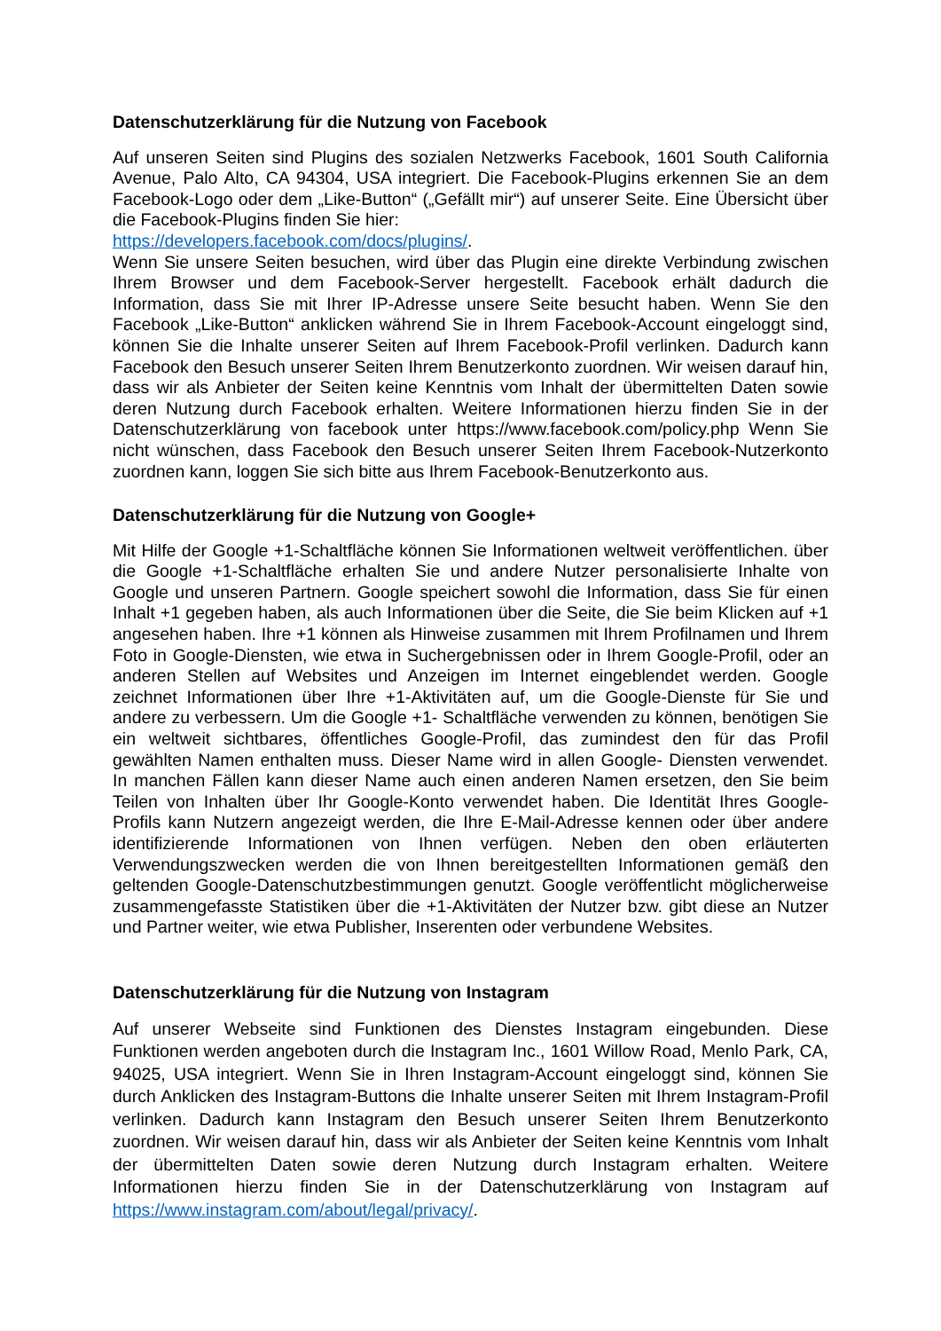Datenschutzerklärung für die Nutzung von Facebook
Auf unseren Seiten sind Plugins des sozialen Netzwerks Facebook, 1601 South California Avenue, Palo Alto, CA 94304, USA integriert. Die Facebook-Plugins erkennen Sie an dem Facebook-Logo oder dem „Like-Button“ („Gefällt mir“) auf unserer Seite. Eine Übersicht über die Facebook-Plugins finden Sie hier:
https://developers.facebook.com/docs/plugins/.
Wenn Sie unsere Seiten besuchen, wird über das Plugin eine direkte Verbindung zwischen Ihrem Browser und dem Facebook-Server hergestellt. Facebook erhält dadurch die Information, dass Sie mit Ihrer IP-Adresse unsere Seite besucht haben. Wenn Sie den Facebook „Like-Button“ anklicken während Sie in Ihrem Facebook-Account eingeloggt sind, können Sie die Inhalte unserer Seiten auf Ihrem Facebook-Profil verlinken. Dadurch kann Facebook den Besuch unserer Seiten Ihrem Benutzerkonto zuordnen. Wir weisen darauf hin, dass wir als Anbieter der Seiten keine Kenntnis vom Inhalt der übermittelten Daten sowie deren Nutzung durch Facebook erhalten. Weitere Informationen hierzu finden Sie in der Datenschutzerklärung von facebook unter https://www.facebook.com/policy.php Wenn Sie nicht wünschen, dass Facebook den Besuch unserer Seiten Ihrem Facebook-Nutzerkonto zuordnen kann, loggen Sie sich bitte aus Ihrem Facebook-Benutzerkonto aus.
Datenschutzerklärung für die Nutzung von Google+
Mit Hilfe der Google +1-Schaltfläche können Sie Informationen weltweit veröffentlichen. über die Google +1-Schaltfläche erhalten Sie und andere Nutzer personalisierte Inhalte von Google und unseren Partnern. Google speichert sowohl die Information, dass Sie für einen Inhalt +1 gegeben haben, als auch Informationen über die Seite, die Sie beim Klicken auf +1 angesehen haben. Ihre +1 können als Hinweise zusammen mit Ihrem Profilnamen und Ihrem Foto in Google-Diensten, wie etwa in Suchergebnissen oder in Ihrem Google-Profil, oder an anderen Stellen auf Websites und Anzeigen im Internet eingeblendet werden. Google zeichnet Informationen über Ihre +1-Aktivitäten auf, um die Google-Dienste für Sie und andere zu verbessern. Um die Google +1- Schaltfläche verwenden zu können, benötigen Sie ein weltweit sichtbares, öffentliches Google-Profil, das zumindest den für das Profil gewählten Namen enthalten muss. Dieser Name wird in allen Google- Diensten verwendet. In manchen Fällen kann dieser Name auch einen anderen Namen ersetzen, den Sie beim Teilen von Inhalten über Ihr Google-Konto verwendet haben. Die Identität Ihres Google-Profils kann Nutzern angezeigt werden, die Ihre E-Mail-Adresse kennen oder über andere identifizierende Informationen von Ihnen verfügen. Neben den oben erläuterten Verwendungszwecken werden die von Ihnen bereitgestellten Informationen gemäß den geltenden Google-Datenschutzbestimmungen genutzt. Google veröffentlicht möglicherweise zusammengefasste Statistiken über die +1-Aktivitäten der Nutzer bzw. gibt diese an Nutzer und Partner weiter, wie etwa Publisher, Inserenten oder verbundene Websites.
Datenschutzerklärung für die Nutzung von Instagram
Auf unserer Webseite sind Funktionen des Dienstes Instagram eingebunden. Diese Funktionen werden angeboten durch die Instagram Inc., 1601 Willow Road, Menlo Park, CA, 94025, USA integriert. Wenn Sie in Ihren Instagram-Account eingeloggt sind, können Sie durch Anklicken des Instagram-Buttons die Inhalte unserer Seiten mit Ihrem Instagram-Profil verlinken. Dadurch kann Instagram den Besuch unserer Seiten Ihrem Benutzerkonto zuordnen. Wir weisen darauf hin, dass wir als Anbieter der Seiten keine Kenntnis vom Inhalt der übermittelten Daten sowie deren Nutzung durch Instagram erhalten. Weitere Informationen hierzu finden Sie in der Datenschutzerklärung von Instagram auf https://www.instagram.com/about/legal/privacy/.